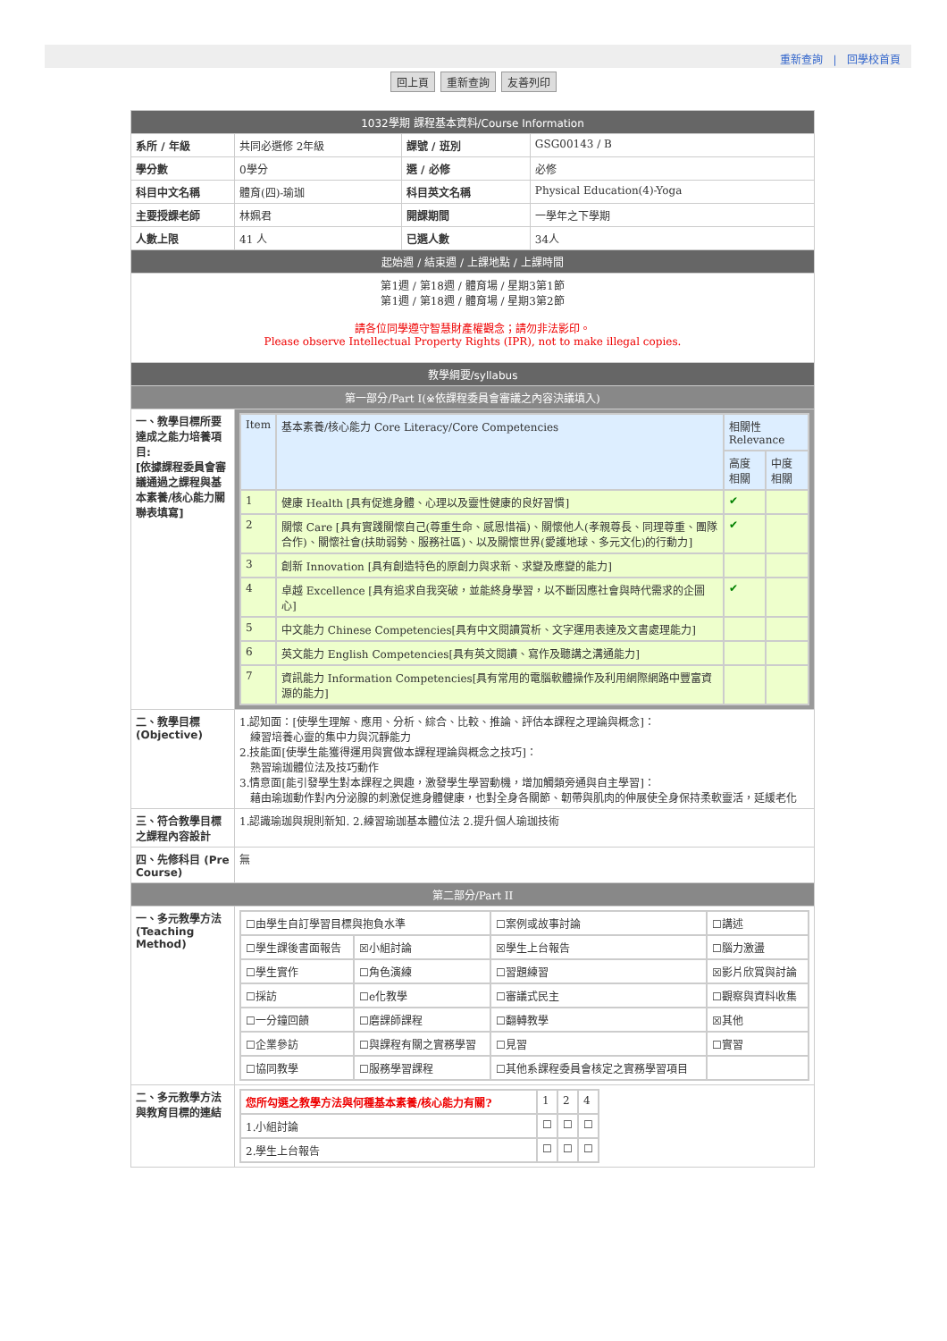重新查詢 | 回學校首頁
回上頁 重新查詢 友善列印
| 1032學期 課程基本資料/Course Information | | | |
| 系所 / 年級 | 共同必選修 2年級 | 課號 / 班別 | GSG00143 / B |
| 學分數 | 0學分 | 選 / 必修 | 必修 |
| 科目中文名稱 | 體育(四)-瑜珈 | 科目英文名稱 | Physical Education(4)-Yoga |
| 主要授課老師 | 林姵君 | 開課期間 | 一學年之下學期 |
| 人數上限 | 41 人 | 已選人數 | 34人 |
| 起始週 / 結束週 / 上課地點 / 上課時間 | | | |
| 第1週 / 第18週 / 體育場 / 星期3第1節 第1週 / 第18週 / 體育場 / 星期3第2節 請各位同學遵守智慧財產權觀念；請勿非法影印。 Please observe Intellectual Property Rights (IPR), not to make illegal copies. | | | |
| 教學綱要/syllabus | | | |
| 第一部分/Part I(※依課程委員會審議之內容決議填入) | | | |
| 一、教學目標所要達成之能力培養項目: [依據課程委員會審議通過之課程與基本素養/核心能力關聯表填寫] | / Item / 基本素養/核心能力 Core Literacy/Core Competencies / 相關性 Relevance / / / / / 高度相關 / 中度相關 / / 1 / 健康 Health [具有促進身體、心理以及靈性健康的良好習慣] / ✔ / / / 2 / 關懷 Care [具有實踐關懷自己(尊重生命、感恩惜福)、關懷他人(孝親尊長、同理尊重、團隊合作)、關懷社會(扶助弱勢、服務社區)、以及關懷世界(愛護地球、多元文化)的行動力] / ✔ / / / 3 / 創新 Innovation [具有創造特色的原創力與求新、求變及應變的能力] / / / / 4 / 卓越 Excellence [具有追求自我突破，並能終身學習，以不斷因應社會與時代需求的企圖心] / ✔ / / / 5 / 中文能力 Chinese Competencies[具有中文閱讀賞析、文字運用表達及文書處理能力] / / / / 6 / 英文能力 English Competencies[具有英文閱讀、寫作及聽講之溝通能力] / / / / 7 / 資訊能力 Information Competencies[具有常用的電腦軟體操作及利用網際網路中豐富資源的能力] / / / | | |
| 二、教學目標 (Objective) | 1.認知面：[使學生理解、應用、分析、綜合、比較、推論、評估本課程之理論與概念]： 練習培養心靈的集中力與沉靜能力 2.技能面[使學生能獲得運用與實做本課程理論與概念之技巧]： 熟習瑜珈體位法及技巧動作 3.情意面[能引發學生對本課程之興趣，激發學生學習動機，增加觸類旁通與自主學習]： 藉由瑜珈動作對內分泌腺的刺激促進身體健康，也對全身各關節、韌帶與肌肉的伸展使全身保持柔軟靈活，延緩老化 | | |
| 三、符合教學目標之課程內容設計 | 1.認識瑜珈與規則新知. 2.練習瑜珈基本體位法 2.提升個人瑜珈技術 | | |
| 四、先修科目 (Pre Course) | 無 | | |
| 第二部分/Part II | | | |
| 一、多元教學方法 (Teaching Method) | / ☐由學生自訂學習目標與抱負水準 / / ☐案例或故事討論 / ☐講述 / / ☐學生課後書面報告 / ☒小組討論 / ☒學生上台報告 / ☐腦力激盪 / / ☐學生實作 / ☐角色演練 / ☐習題練習 / ☒影片欣賞與討論 / / ☐採訪 / ☐e化教學 / ☐審議式民主 / ☐觀察與資料收集 / / ☐一分鐘回饋 / ☐磨課師課程 / ☐翻轉教學 / ☒其他 / / ☐企業參訪 / ☐與課程有關之實務學習 / ☐見習 / ☐實習 / / ☐協同教學 / ☐服務學習課程 / ☐其他系課程委員會核定之實務學習項目 / / | | |
| 二、多元教學方法與教育目標的連結 | / 您所勾選之教學方法與何種基本素養/核心能力有關? / 1 / 2 / 4 / / 1.小組討論 / ☐ / ☐ / ☐ / / 2.學生上台報告 / ☐ / ☐ / ☐ / | | |